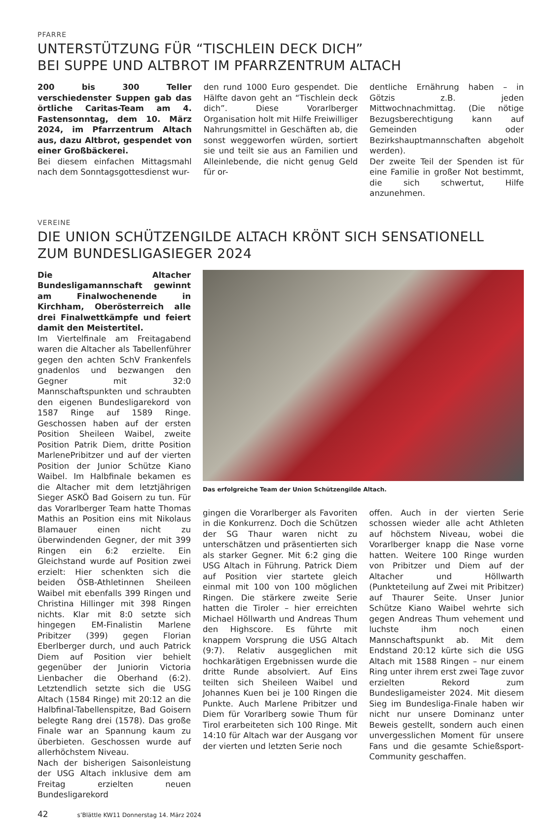PFARRE
UNTERSTÜTZUNG FÜR “TISCHLEIN DECK DICH”
BEI SUPPE UND ALTBROT IM PFARRZENTRUM ALTACH
200 bis 300 Teller verschiedenster Suppen gab das örtliche Caritas-Team am 4. Fastensonntag, dem 10. März 2024, im Pfarrzentrum Altach aus, dazu Altbrot, gespendet von einer Großbäckerei.
Bei diesem einfachen Mittagsmahl nach dem Sonntagsgottesdienst wur-
den rund 1000 Euro gespendet. Die Hälfte davon geht an “Tischlein deck dich”. Diese Vorarlberger Organisation holt mit Hilfe Freiwilliger Nahrungsmittel in Geschäften ab, die sonst weggeworfen würden, sortiert sie und teilt sie aus an Familien und Alleinlebende, die nicht genug Geld für or-
dentliche Ernährung haben – in Götzis z.B. jeden Mittwochnachmittag. (Die nötige Bezugsberechtigung kann auf Gemeinden oder Bezirkshauptmannschaften abgeholt werden).
Der zweite Teil der Spenden ist für eine Familie in großer Not bestimmt, die sich schwertut, Hilfe anzunehmen.
VEREINE
DIE UNION SCHÜTZENGILDE ALTACH KRÖNT SICH SENSATIONELL
ZUM BUNDESLIGASIEGER 2024
Die Altacher Bundesligamannschaft gewinnt am Finalwochenende in Kirchham, Oberösterreich alle drei Finalwettkämpfe und feiert damit den Meistertitel.
Im Viertelfinale am Freitagabend waren die Altacher als Tabellenführer gegen den achten SchV Frankenfels gnadenlos und bezwangen den Gegner mit 32:0 Mannschaftspunkten und schraubten den eigenen Bundesligarekord von 1587 Ringe auf 1589 Ringe. Geschossen haben auf der ersten Position Sheileen Waibel, zweite Position Patrik Diem, dritte Position MarlenePribitzer und auf der vierten Position der Junior Schütze Kiano Waibel. Im Halbfinale bekamen es die Altacher mit dem letztjährigen Sieger ASKÖ Bad Goisern zu tun. Für das Vorarlberger Team hatte Thomas Mathis an Position eins mit Nikolaus Blamauer einen nicht zu überwindenden Gegner, der mit 399 Ringen ein 6:2 erzielte. Ein Gleichstand wurde auf Position zwei erzielt: Hier schenkten sich die beiden ÖSB-Athletinnen Sheileen Waibel mit ebenfalls 399 Ringen und Christina Hillinger mit 398 Ringen nichts. Klar mit 8:0 setzte sich hingegen EM-Finalistin Marlene Pribitzer (399) gegen Florian Eberlberger durch, und auch Patrick Diem auf Position vier behielt gegenüber der Juniorin Victoria Lienbacher die Oberhand (6:2). Letztendlich setzte sich die USG Altach (1584 Ringe) mit 20:12 an die Halbfinal-Tabellenspitze, Bad Goisern belegte Rang drei (1578). Das große Finale war an Spannung kaum zu überbieten. Geschossen wurde auf allerhöchstem Niveau.
Nach der bisherigen Saisonleistung der USG Altach inklusive dem am Freitag erzielten neuen Bundesligarekord
Das erfolgreiche Team der Union Schützengilde Altach.
gingen die Vorarlberger als Favoriten in die Konkurrenz. Doch die Schützen der SG Thaur waren nicht zu unterschätzen und präsentierten sich als starker Gegner. Mit 6:2 ging die USG Altach in Führung. Patrick Diem auf Position vier startete gleich einmal mit 100 von 100 möglichen Ringen. Die stärkere zweite Serie hatten die Tiroler – hier erreichten Michael Höllwarth und Andreas Thum den Highscore. Es führte mit knappem Vorsprung die USG Altach (9:7). Relativ ausgeglichen mit hochkarätigen Ergebnissen wurde die dritte Runde absolviert. Auf Eins teilten sich Sheileen Waibel und Johannes Kuen bei je 100 Ringen die Punkte. Auch Marlene Pribitzer und Diem für Vorarlberg sowie Thum für Tirol erarbeiteten sich 100 Ringe. Mit 14:10 für Altach war der Ausgang vor der vierten und letzten Serie noch
offen. Auch in der vierten Serie schossen wieder alle acht Athleten auf höchstem Niveau, wobei die Vorarlberger knapp die Nase vorne hatten. Weitere 100 Ringe wurden von Pribitzer und Diem auf der Altacher und Höllwarth (Punkteteilung auf Zwei mit Pribitzer) auf Thaurer Seite. Unser Junior Schütze Kiano Waibel wehrte sich gegen Andreas Thum vehement und luchste ihm noch einen Mannschaftspunkt ab. Mit dem Endstand 20:12 kürte sich die USG Altach mit 1588 Ringen – nur einem Ring unter ihrem erst zwei Tage zuvor erzielten Rekord zum Bundesligameister 2024. Mit diesem Sieg im Bundesliga-Finale haben wir nicht nur unsere Dominanz unter Beweis gestellt, sondern auch einen unvergesslichen Moment für unsere Fans und die gesamte Schießsport-Community geschaffen.
42 s’Blättle KW11 Donnerstag 14. März 2024